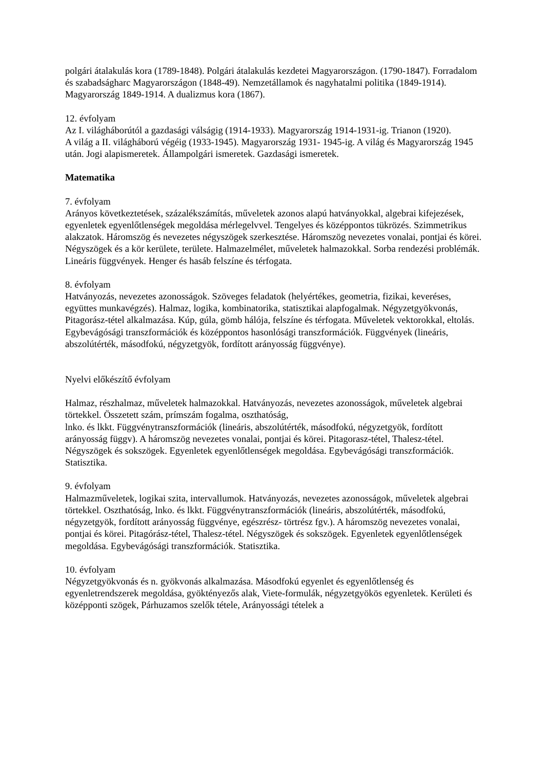polgári átalakulás kora (1789-1848). Polgári átalakulás kezdetei Magyarországon. (1790-1847). Forradalom és szabadságharc Magyarországon (1848-49). Nemzetállamok és nagyhatalmi politika (1849-1914). Magyarország 1849-1914. A dualizmus kora (1867).
12. évfolyam
Az I. világháborútól a gazdasági válságig (1914-1933). Magyarország 1914-1931-ig. Trianon (1920).
A világ a II. világháború végéig (1933-1945). Magyarország 1931- 1945-ig. A világ és Magyarország 1945 után. Jogi alapismeretek. Állampolgári ismeretek. Gazdasági ismeretek.
Matematika
7. évfolyam
Arányos következtetések, százalékszámítás, műveletek azonos alapú hatványokkal, algebrai kifejezések, egyenletek egyenlőtlenségek megoldása mérlegelvvel. Tengelyes és középpontos tükrözés. Szimmetrikus alakzatok. Háromszög és nevezetes négyszögek szerkesztése. Háromszög nevezetes vonalai, pontjai és körei. Négyszögek és a kör kerülete, területe. Halmazelmélet, műveletek halmazokkal. Sorba rendezési problémák. Lineáris függvények. Henger és hasáb felszíne és térfogata.
8. évfolyam
Hatványozás, nevezetes azonosságok. Szöveges feladatok (helyértékes, geometria, fizikai, keveréses, együttes munkavégzés). Halmaz, logika, kombinatorika, statisztikai alapfogalmak. Négyzetgyökvonás, Pitagorász-tétel alkalmazása. Kúp, gúla, gömb hálója, felszíne és térfogata. Műveletek vektorokkal, eltolás. Egybevágósági transzformációk és középpontos hasonlósági transzformációk. Függvények (lineáris, abszolútérték, másodfokú, négyzetgyök, fordított arányosság függvénye).
Nyelvi előkészítő évfolyam
Halmaz, részhalmaz, műveletek halmazokkal. Hatványozás, nevezetes azonosságok, műveletek algebrai törtekkel. Összetett szám, prímszám fogalma, oszthatóság,
lnko. és lkkt. Függvénytranszformációk (lineáris, abszolútérték, másodfokú, négyzetgyök, fordított arányosság függv). A háromszög nevezetes vonalai, pontjai és körei. Pitagorasz-tétel, Thalesz-tétel. Négyszögek és sokszögek. Egyenletek egyenlőtlenségek megoldása. Egybevágósági transzformációk. Statisztika.
9. évfolyam
Halmazműveletek, logikai szita, intervallumok. Hatványozás, nevezetes azonosságok, műveletek algebrai törtekkel. Oszthatóság, lnko. és lkkt. Függvénytranszformációk (lineáris, abszolútérték, másodfokú, négyzetgyök, fordított arányosság függvénye, egészrész- törtrész fgv.). A háromszög nevezetes vonalai, pontjai és körei. Pitagórász-tétel, Thalesz-tétel. Négyszögek és sokszögek. Egyenletek egyenlőtlenségek megoldása. Egybevágósági transzformációk. Statisztika.
10. évfolyam
Négyzetgyökvonás és n. gyökvonás alkalmazása. Másodfokú egyenlet és egyenlőtlenség és egyenletrendszerek megoldása, gyöktényezős alak, Viete-formulák, négyzetgyökös egyenletek. Kerületi és középponti szögek, Párhuzamos szelők tétele, Arányossági tételek a